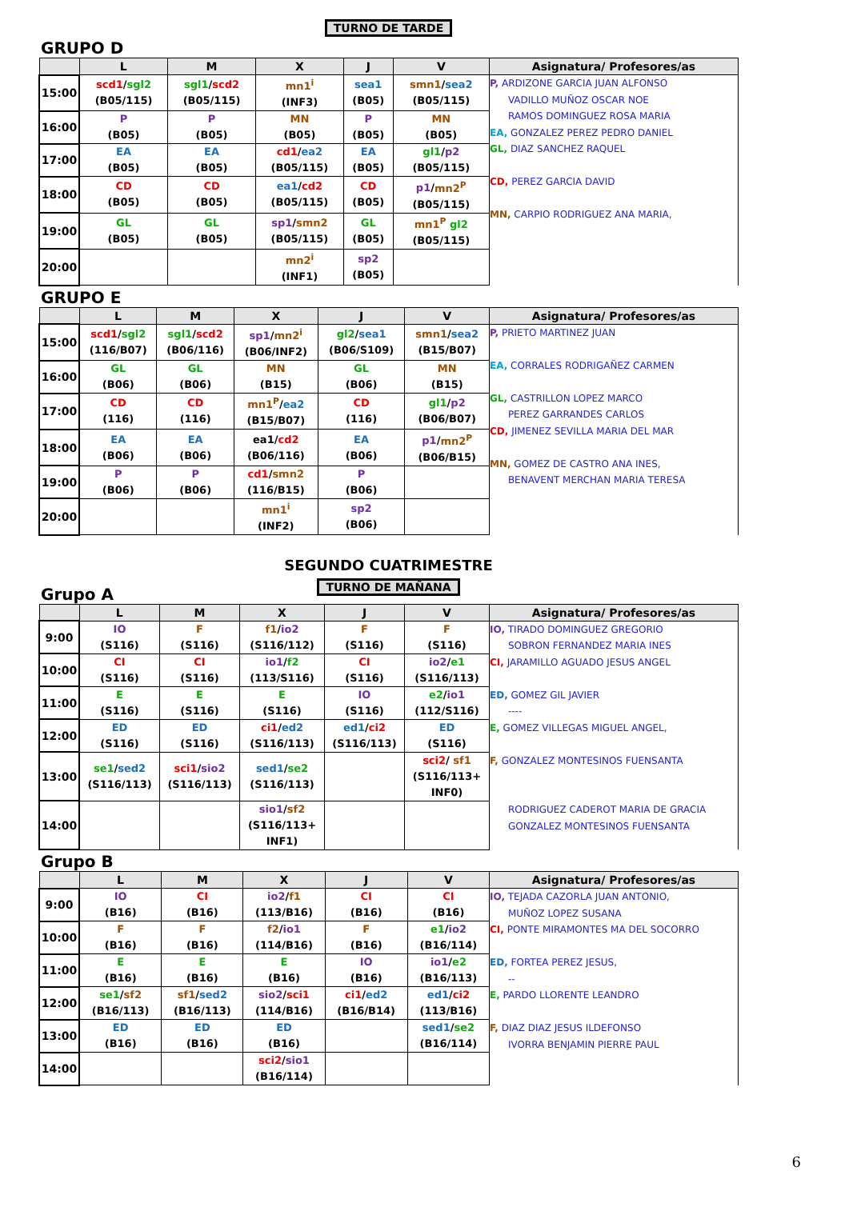TURNO DE TARDE
GRUPO D
| | L | M | X | J | V | Asignatura/ Profesores/as |
| --- | --- | --- | --- | --- | --- | --- |
| 15:00 | scd1 / sgl2 (B05/115) | sgl1 / scd2 (B05/115) | mn1<sup>i</sup> (INF3) | sea1 (B05) | smn1 / sea2 (B05/115) | P, ARDIZONE GARCIA JUAN ALFONSO VADILLO MUÑOZ OSCAR NOE RAMOS DOMINGUEZ ROSA MARIA EA, GONZALEZ PEREZ PEDRO DANIEL GL, DIAZ SANCHEZ RAQUEL CD, PEREZ GARCIA DAVID MN, CARPIO RODRIGUEZ ANA MARIA, |
| 16:00 | P (B05) | P (B05) | MN (B05) | P (B05) | MN (B05) | |
| 17:00 | EA (B05) | EA (B05) | cd1 / ea2 (B05/115) | EA (B05) | gl1 / p2 (B05/115) | |
| 18:00 | CD (B05) | CD (B05) | ea1 / cd2 (B05/115) | CD (B05) | p1 / mn2<sup>P</sup> (B05/115) | |
| 19:00 | GL (B05) | GL (B05) | sp1 / smn2 (B05/115) | GL (B05) | mn1<sup>P</sup> gl2 (B05/115) | |
| 20:00 | | | mn2<sup>i</sup> (INF1) | sp2 (B05) | | |
GRUPO E
| | L | M | X | J | V | Asignatura/ Profesores/as |
| --- | --- | --- | --- | --- | --- | --- |
| 15:00 | scd1 / sgl2 (116/B07) | sgl1 / scd2 (B06/116) | sp1 / mn2<sup>i</sup> (B06/INF2) | gl2 / sea1 (B06/S109) | smn1 / sea2 (B15/B07) | P, PRIETO MARTINEZ JUAN EA, CORRALES RODRIGAÑEZ CARMEN GL, CASTRILLON LOPEZ MARCO PEREZ GARRANDES CARLOS CD, JIMENEZ SEVILLA MARIA DEL MAR MN, GOMEZ DE CASTRO ANA INES, BENAVENT MERCHAN MARIA TERESA |
| 16:00 | GL (B06) | GL (B06) | MN (B15) | GL (B06) | MN (B15) | |
| 17:00 | CD (116) | CD (116) | mn1<sup>P</sup> / ea2 (B15/B07) | CD (116) | gl1 / p2 (B06/B07) | |
| 18:00 | EA (B06) | EA (B06) | ea1/ cd2 (B06/116) | EA (B06) | p1 / mn2<sup>P</sup> (B06/B15) | |
| 19:00 | P (B06) | P (B06) | cd1 / smn2 (116/B15) | P (B06) | | |
| 20:00 | | | mn1<sup>i</sup> (INF2) | sp2 (B06) | | |
SEGUNDO CUATRIMESTRE
TURNO DE MAÑANA
Grupo A
| | L | M | X | J | V | Asignatura/ Profesores/as |
| --- | --- | --- | --- | --- | --- | --- |
| 9:00 | IO (S116) | F (S116) | f1 / io2 (S116/112) | F (S116) | F (S116) | IO, TIRADO DOMINGUEZ GREGORIO SOBRON FERNANDEZ MARIA INES CI, JARAMILLO AGUADO JESUS ANGEL ED, GOMEZ GIL JAVIER ---- E, GOMEZ VILLEGAS MIGUEL ANGEL, F, GONZALEZ MONTESINOS FUENSANTA RODRIGUEZ CADEROT MARIA DE GRACIA GONZALEZ MONTESINOS FUENSANTA |
| 10:00 | CI (S116) | CI (S116) | io1 / f2 (113/S116) | CI (S116) | io2 / e1 (S116/113) | |
| 11:00 | E (S116) | E (S116) | E (S116) | IO (S116) | e2 / io1 (112/S116) | |
| 12:00 | ED (S116) | ED (S116) | ci1 / ed2 (S116/113) | ed1 / ci2 (S116/113) | ED (S116) | |
| 13:00 | se1 / sed2 (S116/113) | sci1 / sio2 (S116/113) | sed1 / se2 (S116/113) | | sci2 / sf1 (S116/113+ INF0) | |
| 14:00 | | | sio1 / sf2 (S116/113+ INF1) | | | |
Grupo B
| | L | M | X | J | V | Asignatura/ Profesores/as |
| --- | --- | --- | --- | --- | --- | --- |
| 9:00 | IO (B16) | CI (B16) | io2 / f1 (113/B16) | CI (B16) | CI (B16) | IO, TEJADA CAZORLA JUAN ANTONIO, MUÑOZ LOPEZ SUSANA CI, PONTE MIRAMONTES MA DEL SOCORRO ED, FORTEA PEREZ JESUS, -- E, PARDO LLORENTE LEANDRO F, DIAZ DIAZ JESUS ILDEFONSO IVORRA BENJAMIN PIERRE PAUL |
| 10:00 | F (B16) | F (B16) | f2 / io1 (114/B16) | F (B16) | e1 / io2 (B16/114) | |
| 11:00 | E (B16) | E (B16) | E (B16) | IO (B16) | io1 / e2 (B16/113) | |
| 12:00 | se1 / sf2 (B16/113) | sf1 / sed2 (B16/113) | sio2 / sci1 (114/B16) | ci1 / ed2 (B16/B14) | ed1 / ci2 (113/B16) | |
| 13:00 | ED (B16) | ED (B16) | ED (B16) | | sed1 / se2 (B16/114) | |
| 14:00 | | | sci2 / sio1 (B16/114) | | | |
6